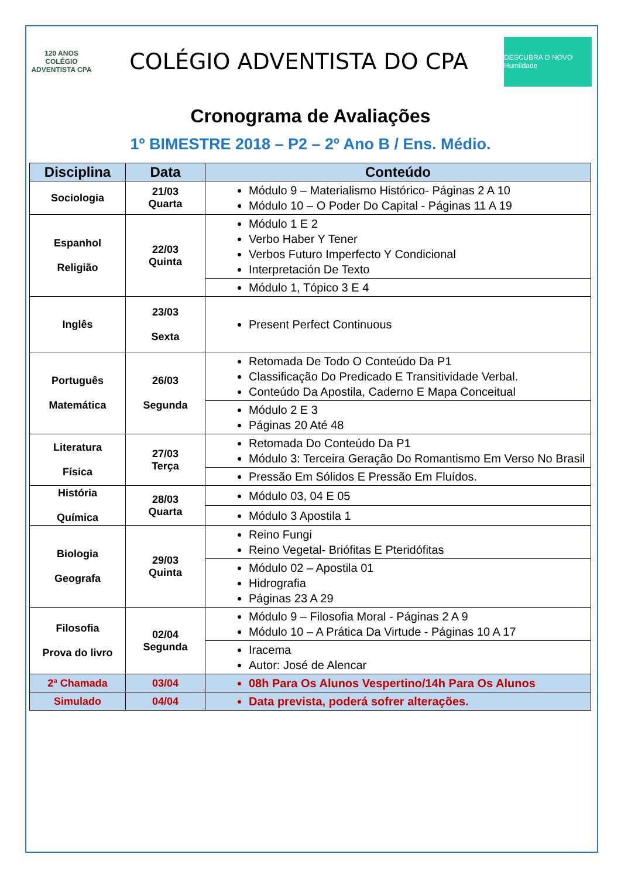120 ANOS
COLÉGIO ADVENTISTA CPA
COLÉGIO ADVENTISTA DO CPA
DESCUBRA O NOVO Humildade
Cronograma de Avaliações
1º BIMESTRE 2018 – P2 – 2º Ano B / Ens. Médio.
| Disciplina | Data | Conteúdo |
| --- | --- | --- |
| Sociologia | 21/03 Quarta | Módulo 9 – Materialismo Histórico- Páginas 2 A 10 Módulo 10 – O Poder Do Capital - Páginas 11 A 19 |
| Espanhol Religião | 22/03 Quinta | Módulo 1 E 2 Verbo Haber Y Tener Verbos Futuro Imperfecto Y Condicional Interpretación De Texto |
| | | Módulo 1, Tópico 3 E 4 |
| Inglês | 23/03 Sexta | Present Perfect Continuous |
| Português Matemática | 26/03 Segunda | Retomada De Todo O Conteúdo Da P1 Classificação Do Predicado E Transitividade Verbal. Conteúdo Da Apostila, Caderno E Mapa Conceitual |
| | | Módulo 2 E 3 Páginas 20 Até 48 |
| Literatura Física | 27/03 Terça | Retomada Do Conteúdo Da P1 Módulo 3: Terceira Geração Do Romantismo Em Verso No Brasil |
| | | Pressão Em Sólidos E Pressão Em Fluídos. |
| História Química | 28/03 Quarta | Módulo 03, 04 E 05 |
| | | Módulo 3 Apostila 1 |
| Biologia Geografa | 29/03 Quinta | Reino Fungi Reino Vegetal- Briófitas E Pteridófitas |
| | | Módulo 02 – Apostila 01 Hidrografia Páginas 23 A 29 |
| Filosofia Prova do livro | 02/04 Segunda | Módulo 9 – Filosofia Moral - Páginas 2 A 9 Módulo 10 – A Prática Da Virtude - Páginas 10 A 17 |
| | | Iracema Autor: José de Alencar |
| 2ª Chamada | 03/04 | 08h Para Os Alunos Vespertino/14h Para Os Alunos |
| Simulado | 04/04 | Data prevista, poderá sofrer alterações. |